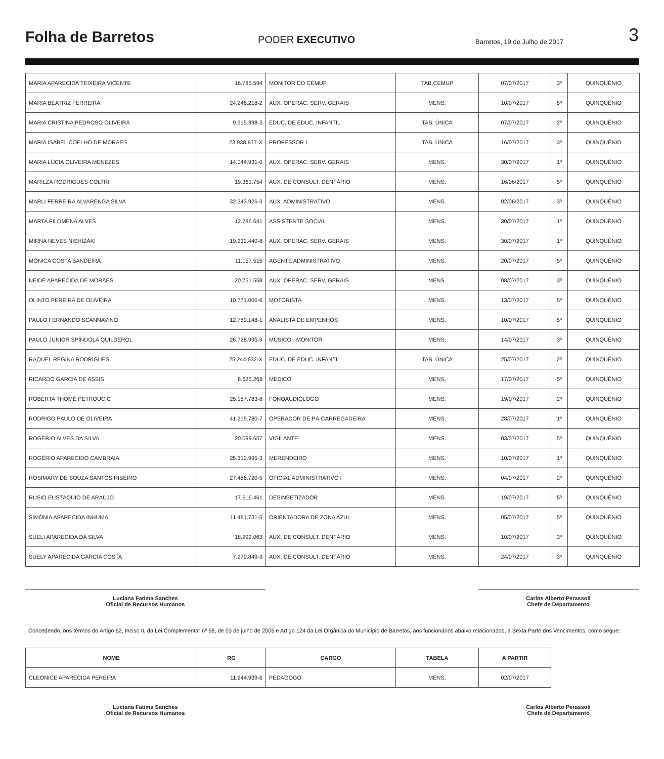Folha de Barretos
PODER EXECUTIVO
Barretos, 19 de Julho de 2017
3
| MARIA APARECIDA TEIXEIRA VICENTE | 16.785.594 | MONITOR DO CEMUP | TAB.CEMUP | 07/07/2017 | 3º | QUINQUÊNIO |
| MARIA BEATRIZ FERREIRA | 24.246.218-2 | AUX. OPERAC. SERV. GERAIS | MENS. | 10/07/2017 | 5º | QUINQUÊNIO |
| MARIA CRISTINA PEDROSO OLIVEIRA | 9.315.398-3 | EDUC. DE EDUC. INFANTIL | TAB. ÚNICA | 07/07/2017 | 2º | QUINQUÊNIO |
| MARIA ISABEL COELHO DE MORAES | 23.938.877-X | PROFESSOR I | TAB. ÚNICA | 16/07/2017 | 3º | QUINQUÊNIO |
| MARIA LÚCIA OLIVEIRA MENEZES | 14.044.931-0 | AUX. OPERAC. SERV. GERAIS | MENS. | 30/07/2017 | 1º | QUINQUÊNIO |
| MARILZA RODRIGUES COLTRI | 19.361.754 | AUX. DE CONSULT. DENTÁRIO | MENS. | 16/06/2017 | 5º | QUINQUÊNIO |
| MARLI FERREIRA ALVARENGA SILVA | 32.343.926-3 | AUX. ADMINISTRATIVO | MENS. | 02/06/2017 | 3º | QUINQUÊNIO |
| MARTA FILOMENA ALVES | 12.786.641 | ASSISTENTE SOCIAL | MENS. | 30/07/2017 | 1º | QUINQUÊNIO |
| MIRNA NEVES NISHIZAKI | 19.232.440-8 | AUX. OPERAC. SERV. GERAIS | MENS. | 30/07/2017 | 1º | QUINQUÊNIO |
| MÔNICA COSTA BANDEIRA | 11.157.515 | AGENTE ADMINISTRATIVO | MENS. | 20/07/2017 | 5º | QUINQUÊNIO |
| NEIDE APARECIDA DE MORAES | 20.751.558 | AUX. OPERAC. SERV. GERAIS | MENS. | 08/07/2017 | 3º | QUINQUÊNIO |
| OLINTO PEREIRA DE OLIVEIRA | 10.771.000-6 | MOTORISTA | MENS. | 13/07/2017 | 5º | QUINQUÊNIO |
| PAULO FERNANDO SCANNAVINO | 12.789.148-1 | ANALISTA DE EMPENHOS | MENS. | 10/07/2017 | 5º | QUINQUÊNIO |
| PAULO JUNIOR SPÍNDOLA QUILDEROL | 26.728.995-9 | MÚSICO - MONITOR | MENS. | 14/07/2017 | 3º | QUINQUÊNIO |
| RAQUEL REGINA RODRIGUES | 25.244.632-X | EDUC. DE EDUC. INFANTIL | TAB. ÚNICA | 25/07/2017 | 2º | QUINQUÊNIO |
| RICARDO GARCIA DE ASSIS | 8.625.268 | MÉDICO | MENS. | 17/07/2017 | 5º | QUINQUÊNIO |
| ROBERTA THOMÉ PETROUCIC | 25.187.783-8 | FONOAUDIÓLOGO | MENS. | 19/07/2017 | 2º | QUINQUÊNIO |
| RODRIGO PAULO DE OLIVEIRA | 41.219.780-7 | OPERADOR DE PÁ-CARREGADEIRA | MENS. | 28/07/2017 | 1º | QUINQUÊNIO |
| ROGÉRIO ALVES DA SILVA | 20.099.657 | VIGILANTE | MENS. | 03/07/2017 | 5º | QUINQUÊNIO |
| ROGÉRIO APARECIDO CAMBRAIA | 25.312.995-3 | MERENDEIRO | MENS. | 10/07/2017 | 1º | QUINQUÊNIO |
| ROSIMARY DE SOUZA SANTOS RIBEIRO | 27.486.720-5 | OFICIAL ADMINISTRATIVO I | MENS. | 04/07/2017 | 2º | QUINQUÊNIO |
| RÚSIO EUSTÁQUIO DE ARAÚJO | 17.616.461 | DESINSETIZADOR | MENS. | 19/07/2017 | 5º | QUINQUÊNIO |
| SIMÔNIA APARECIDA INHUMA | 11.481.731-5 | ORIENTADORA DE ZONA AZUL | MENS. | 05/07/2017 | 5º | QUINQUÊNIO |
| SUELI APARECIDA DA SILVA | 18.292.063 | AUX. DE CONSULT. DENTÁRIO | MENS. | 10/07/2017 | 3º | QUINQUÊNIO |
| SUELY APARECIDA GARCIA COSTA | 7.270.849-9 | AUX. DE CONSULT. DENTÁRIO | MENS. | 24/07/2017 | 3º | QUINQUÊNIO |
Luciana Fatima Sanches
Oficial de Recursos Humanos
Carlos Alberto Perassoli
Chefe de Departamento
Concedendo, nos têrmos do Artigo 62, Inciso II, da Lei Complementar nº 68, de 03 de julho de 2006 e Artigo 124 da Lei Orgânica do Município de Barretos, aos funcionários abaixo relacionados, a Sexta Parte dos Vencimentos, como segue:
| NOME | RG | CARGO | TABELA | A PARTIR |
| --- | --- | --- | --- | --- |
| CLEONICE APARECIDA PEREIRA | 11.244.939-6 | PEDAGOGO | MENS. | 02/07/2017 |
Luciana Fatima Sanches
Oficial de Recursos Humanos
Carlos Alberto Perassoli
Chefe de Departamento